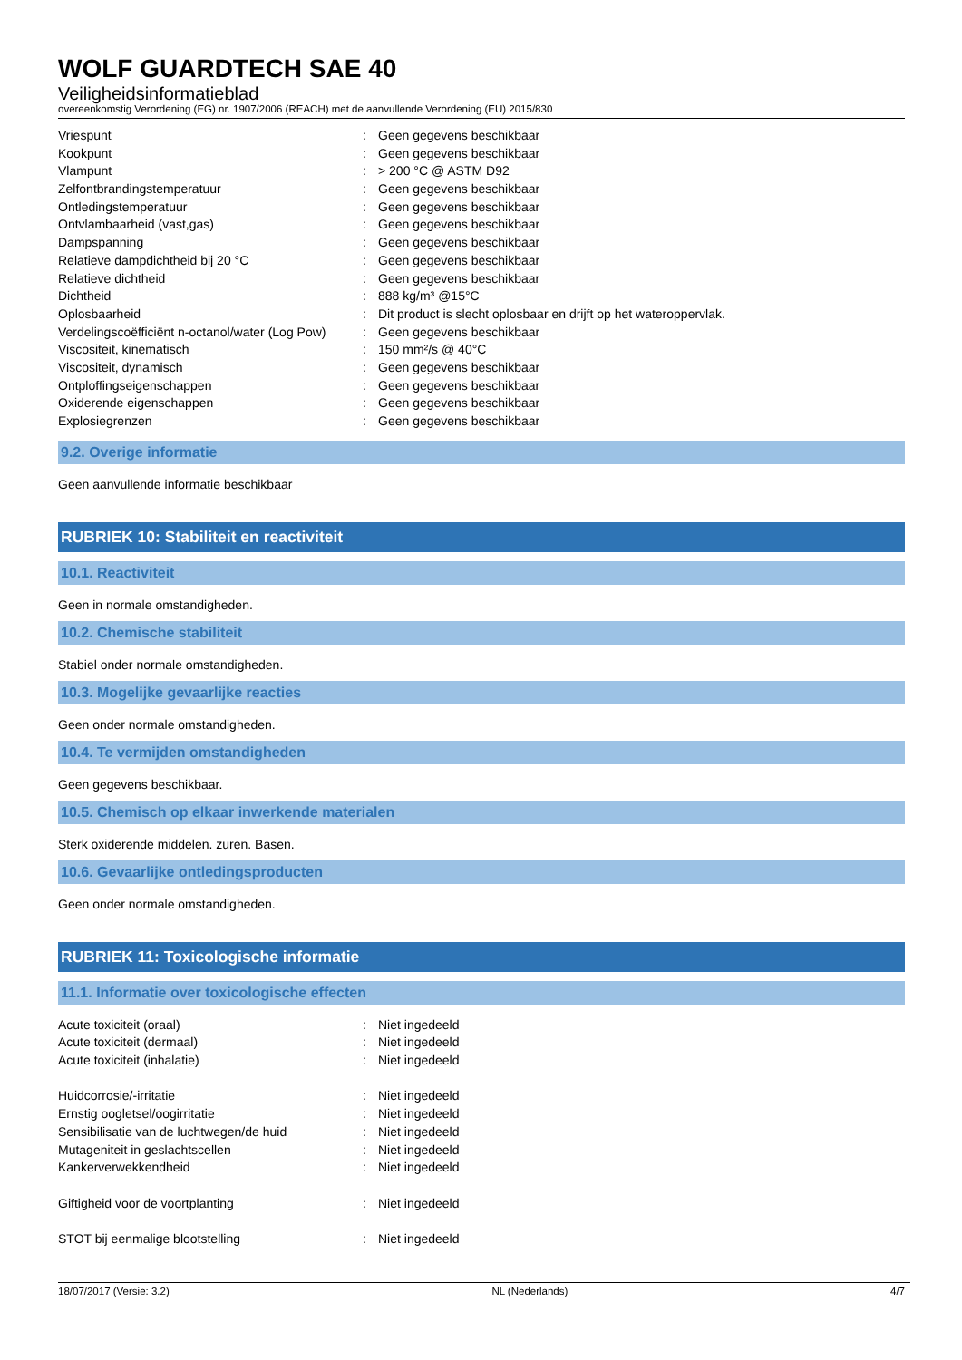WOLF GUARDTECH SAE 40
Veiligheidsinformatieblad
overeenkomstig Verordening (EG) nr. 1907/2006 (REACH) met de aanvullende Verordening (EU) 2015/830
| Vriespunt | : | Geen gegevens beschikbaar |
| Kookpunt | : | Geen gegevens beschikbaar |
| Vlampunt | : | > 200 °C @ ASTM D92 |
| Zelfontbrandingstemperatuur | : | Geen gegevens beschikbaar |
| Ontledingstemperatuur | : | Geen gegevens beschikbaar |
| Ontvlambaarheid (vast,gas) | : | Geen gegevens beschikbaar |
| Dampspanning | : | Geen gegevens beschikbaar |
| Relatieve dampdichtheid bij 20 °C | : | Geen gegevens beschikbaar |
| Relatieve dichtheid | : | Geen gegevens beschikbaar |
| Dichtheid | : | 888 kg/m³ @15°C |
| Oplosbaarheid | : | Dit product is slecht oplosbaar en drijft op het wateroppervlak. |
| Verdelingscoëfficiënt n-octanol/water (Log Pow) | : | Geen gegevens beschikbaar |
| Viscositeit, kinematisch | : | 150 mm²/s @ 40°C |
| Viscositeit, dynamisch | : | Geen gegevens beschikbaar |
| Ontploffingseigenschappen | : | Geen gegevens beschikbaar |
| Oxiderende eigenschappen | : | Geen gegevens beschikbaar |
| Explosiegrenzen | : | Geen gegevens beschikbaar |
9.2. Overige informatie
Geen aanvullende informatie beschikbaar
RUBRIEK 10: Stabiliteit en reactiviteit
10.1. Reactiviteit
Geen in normale omstandigheden.
10.2. Chemische stabiliteit
Stabiel onder normale omstandigheden.
10.3. Mogelijke gevaarlijke reacties
Geen onder normale omstandigheden.
10.4. Te vermijden omstandigheden
Geen gegevens beschikbaar.
10.5. Chemisch op elkaar inwerkende materialen
Sterk oxiderende middelen. zuren. Basen.
10.6. Gevaarlijke ontledingsproducten
Geen onder normale omstandigheden.
RUBRIEK 11: Toxicologische informatie
11.1. Informatie over toxicologische effecten
| Acute toxiciteit (oraal) | : | Niet ingedeeld |
| Acute toxiciteit (dermaal) | : | Niet ingedeeld |
| Acute toxiciteit (inhalatie) | : | Niet ingedeeld |
| Huidcorrosie/-irritatie | : | Niet ingedeeld |
| Ernstig oogletsel/oogirritatie | : | Niet ingedeeld |
| Sensibilisatie van de luchtwegen/de huid | : | Niet ingedeeld |
| Mutageniteit in geslachtscellen | : | Niet ingedeeld |
| Kankerverwekkendheid | : | Niet ingedeeld |
| Giftigheid voor de voortplanting | : | Niet ingedeeld |
| STOT bij eenmalige blootstelling | : | Niet ingedeeld |
18/07/2017 (Versie: 3.2) NL (Nederlands) 4/7